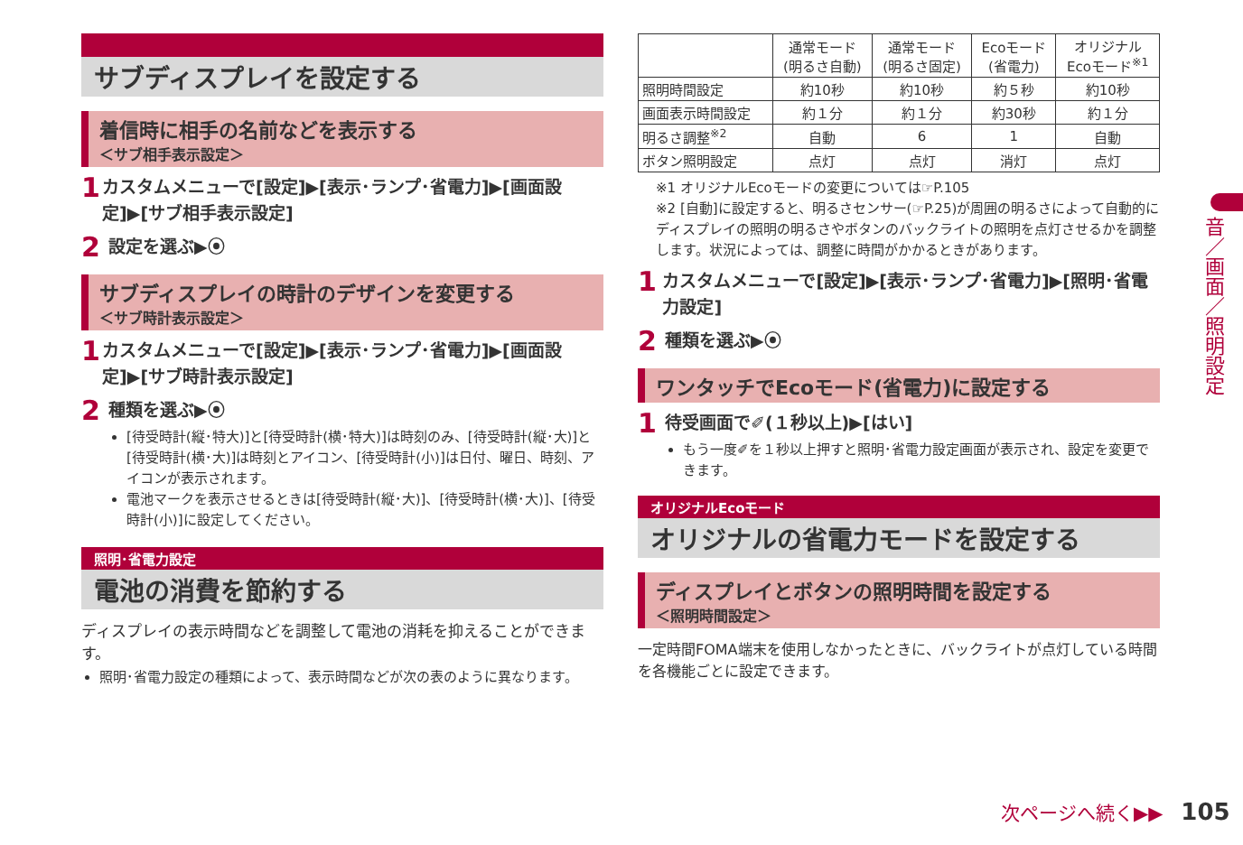サブディスプレイを設定する
着信時に相手の名前などを表示する
＜サブ相手表示設定＞
1 カスタムメニューで[設定]▶[表示･ランプ･省電力]▶[画面設定]▶[サブ相手表示設定]
2 設定を選ぶ▶⦿
サブディスプレイの時計のデザインを変更する
＜サブ時計表示設定＞
1 カスタムメニューで[設定]▶[表示･ランプ･省電力]▶[画面設定]▶[サブ時計表示設定]
2 種類を選ぶ▶⦿
[待受時計(縦･特大)]と[待受時計(横･特大)]は時刻のみ、[待受時計(縦･大)]と[待受時計(横･大)]は時刻とアイコン、[待受時計(小)]は日付、曜日、時刻、アイコンが表示されます。
電池マークを表示させるときは[待受時計(縦･大)]、[待受時計(横･大)]、[待受時計(小)]に設定してください。
照明･省電力設定
電池の消費を節約する
ディスプレイの表示時間などを調整して電池の消耗を抑えることができます。
照明･省電力設定の種類によって、表示時間などが次の表のように異なります。
| | 通常モード (明るさ自動) | 通常モード (明るさ固定) | Ecoモード (省電力) | オリジナル Ecoモード<sup>※1</sup> |
| --- | --- | --- | --- | --- |
| 照明時間設定 | 約10秒 | 約10秒 | 約５秒 | 約10秒 |
| 画面表示時間設定 | 約１分 | 約１分 | 約30秒 | 約１分 |
| 明るさ調整<sup>※2</sup> | 自動 | 6 | 1 | 自動 |
| ボタン照明設定 | 点灯 | 点灯 | 消灯 | 点灯 |
※1 オリジナルEcoモードの変更については☞P.105
※2 [自動]に設定すると、明るさセンサー(☞P.25)が周囲の明るさによって自動的にディスプレイの照明の明るさやボタンのバックライトの照明を点灯させるかを調整します。状況によっては、調整に時間がかかるときがあります。
1 カスタムメニューで[設定]▶[表示･ランプ･省電力]▶[照明･省電力設定]
2 種類を選ぶ▶⦿
ワンタッチでEcoモード(省電力)に設定する
1 待受画面で✐(１秒以上)▶[はい]
もう一度✐を１秒以上押すと照明･省電力設定画面が表示され、設定を変更できます。
オリジナルEcoモード
オリジナルの省電力モードを設定する
ディスプレイとボタンの照明時間を設定する
＜照明時間設定＞
一定時間FOMA端末を使用しなかったときに、バックライトが点灯している時間を各機能ごとに設定できます。
音／画面／照明設定
次ページへ続く▶▶ 105